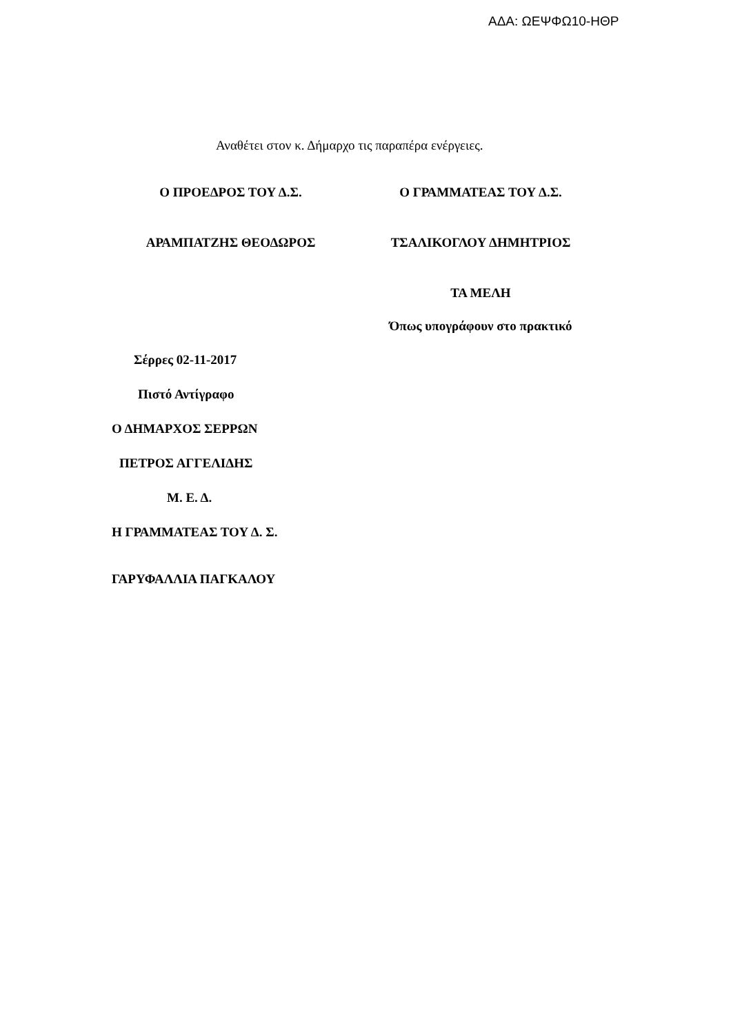ΑΔΑ: ΩΕΨΦΩ10-ΗΘΡ
Αναθέτει στον κ. Δήμαρχο τις παραπέρα ενέργειες.
Ο ΠΡΟΕΔΡΟΣ ΤΟΥ Δ.Σ. Ο ΓΡΑΜΜΑΤΕΑΣ ΤΟΥ Δ.Σ.
ΑΡΑΜΠΑΤΖΗΣ ΘΕΟΔΩΡΟΣ ΤΣΑΛΙΚΟΓΛΟΥ ΔΗΜΗΤΡΙΟΣ
ΤΑ ΜΕΛΗ
Όπως υπογράφουν στο πρακτικό
Σέρρες 02-11-2017
Πιστό Αντίγραφο
Ο ΔΗΜΑΡΧΟΣ ΣΕΡΡΩΝ
ΠΕΤΡΟΣ ΑΓΓΕΛΙΔΗΣ
Μ. Ε. Δ.
Η ΓΡΑΜΜΑΤΕΑΣ ΤΟΥ Δ. Σ.
ΓΑΡΥΦΑΛΛΙΑ ΠΑΓΚΑΛΟΥ